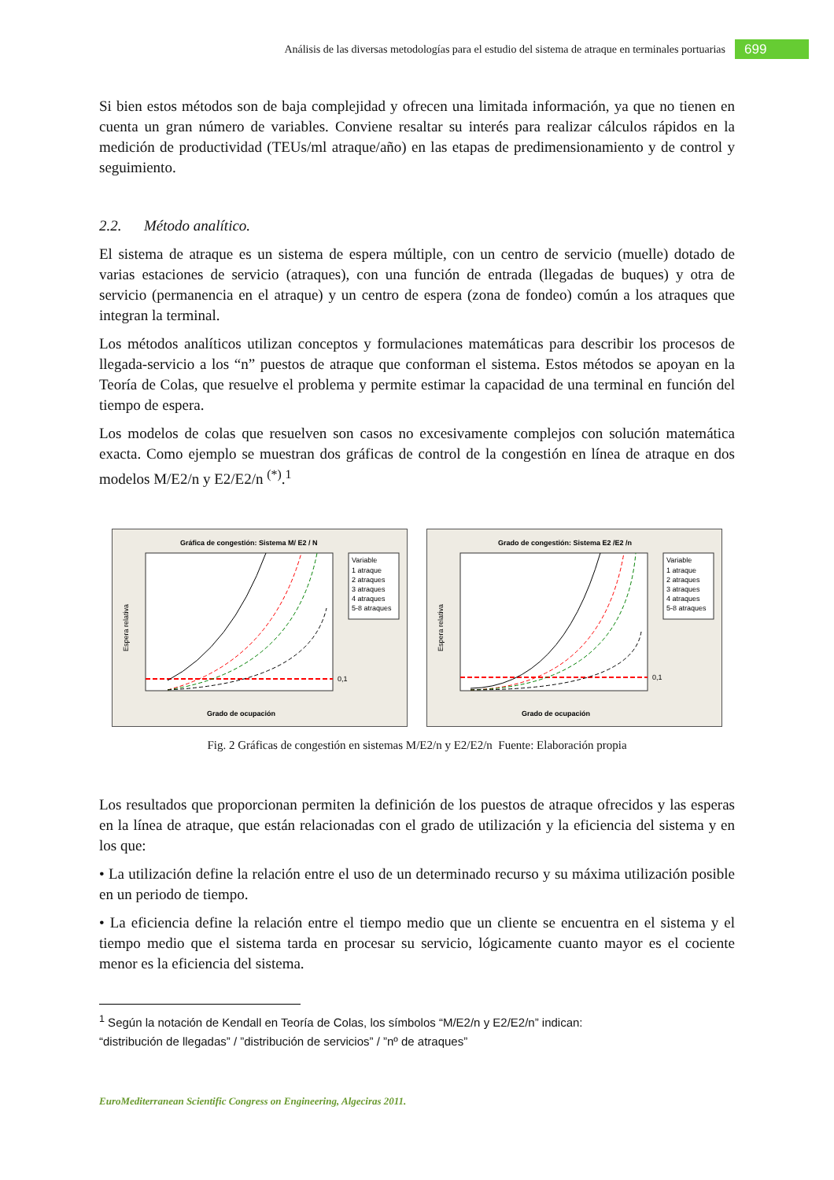Análisis de las diversas metodologías para el estudio del sistema de atraque en terminales portuarias 699
Si bien estos métodos son de baja complejidad y ofrecen una limitada información, ya que no tienen en cuenta un gran número de variables. Conviene resaltar su interés para realizar cálculos rápidos en la medición de productividad (TEUs/ml atraque/año) en las etapas de predimensionamiento y de control y seguimiento.
2.2. Método analítico.
El sistema de atraque es un sistema de espera múltiple, con un centro de servicio (muelle) dotado de varias estaciones de servicio (atraques), con una función de entrada (llegadas de buques) y otra de servicio (permanencia en el atraque) y un centro de espera (zona de fondeo) común a los atraques que integran la terminal.
Los métodos analíticos utilizan conceptos y formulaciones matemáticas para describir los procesos de llegada-servicio a los “n” puestos de atraque que conforman el sistema. Estos métodos se apoyan en la Teoría de Colas, que resuelve el problema y permite estimar la capacidad de una terminal en función del tiempo de espera.
Los modelos de colas que resuelven son casos no excesivamente complejos con solución matemática exacta. Como ejemplo se muestran dos gráficas de control de la congestión en línea de atraque en dos modelos M/E2/n y E2/E2/n <sup>(*)</sup>.<sup>1</sup>
Gráfica de congestión: Sistema M/ E2 / N
0,1
Grado de ocupación
Espera relativa
Variable
1 atraque
2 atraques
3 atraques
4 atraques
5-8 atraques
Grado de congestión: Sistema E2 /E2 /n
0,1
Grado de ocupación
Espera relativa
Variable
1 atraque
2 atraques
3 atraques
4 atraques
5-8 atraques
Fig. 2 Gráficas de congestión en sistemas M/E2/n y E2/E2/n Fuente: Elaboración propia
Los resultados que proporcionan permiten la definición de los puestos de atraque ofrecidos y las esperas en la línea de atraque, que están relacionadas con el grado de utilización y la eficiencia del sistema y en los que:
• La utilización define la relación entre el uso de un determinado recurso y su máxima utilización posible en un periodo de tiempo.
• La eficiencia define la relación entre el tiempo medio que un cliente se encuentra en el sistema y el tiempo medio que el sistema tarda en procesar su servicio, lógicamente cuanto mayor es el cociente menor es la eficiencia del sistema.
<sup>1</sup> Según la notación de Kendall en Teoría de Colas, los símbolos “M/E2/n y E2/E2/n” indican:
“distribución de llegadas” / ”distribución de servicios” / ”nº de atraques”
EuroMediterranean Scientific Congress on Engineering, Algeciras 2011.